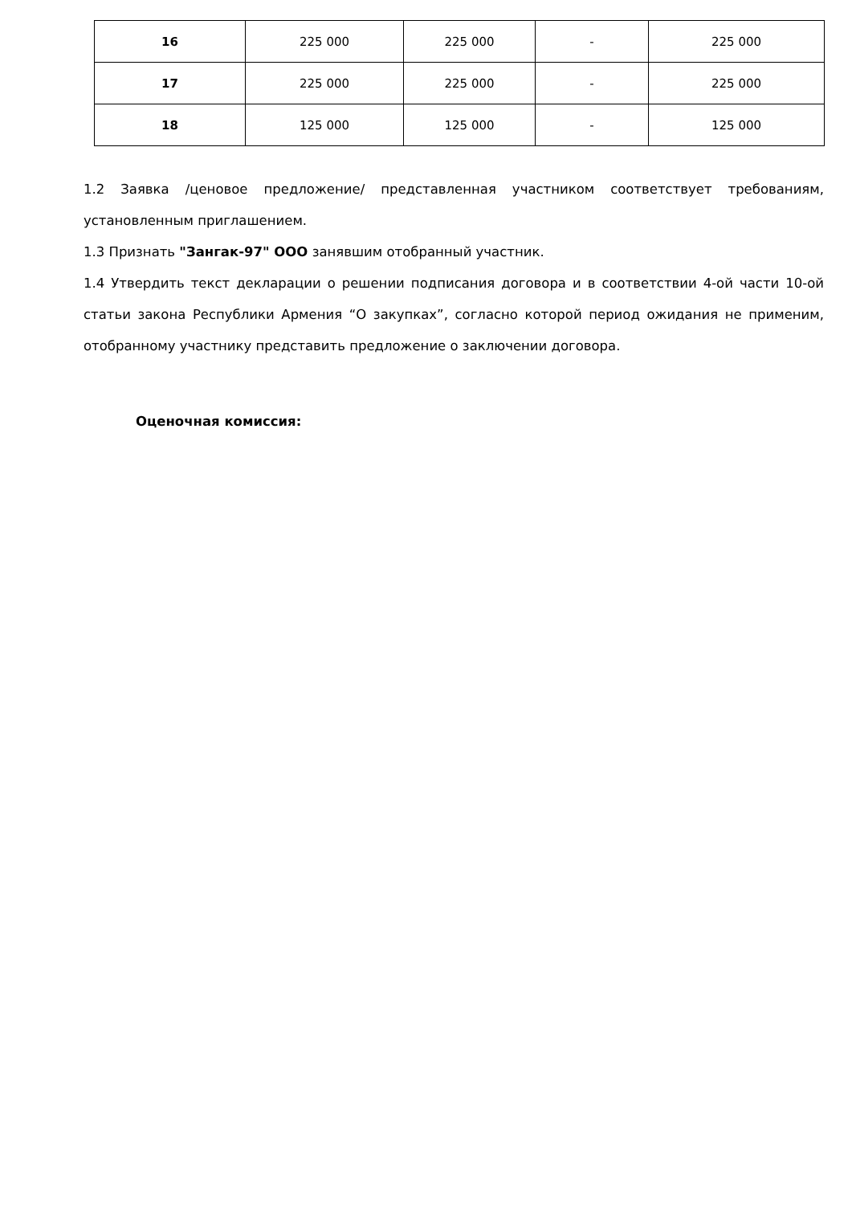| 16 | 225 000 | 225 000 | - | 225 000 |
| 17 | 225 000 | 225 000 | - | 225 000 |
| 18 | 125 000 | 125 000 | - | 125 000 |
1.2 Заявка /ценовое предложение/ представленная участником соответствует требованиям, установленным приглашением.
1.3 Признать "Зангак-97" ООО занявшим отобранный участник.
1.4 Утвердить текст декларации о решении подписания договора и в соответствии 4-ой части 10-ой статьи закона Республики Армения “О закупках”, согласно которой период ожидания не применим, отобранному участнику представить предложение о заключении договора.
Оценочная комиссия: